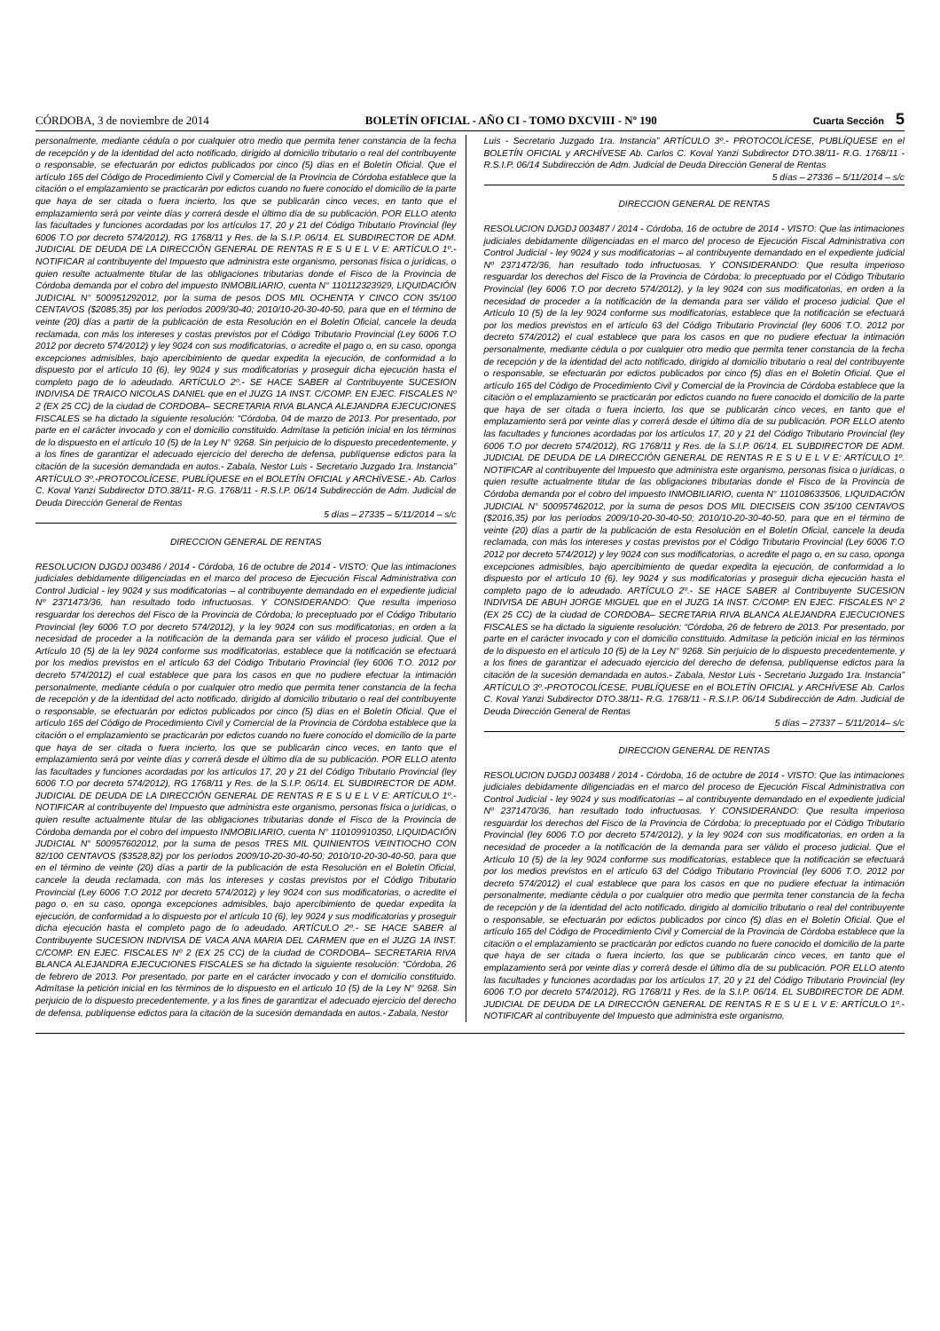CÓRDOBA, 3 de noviembre de 2014 BOLETÍN OFICIAL - AÑO CI - TOMO DXCVIII - Nº 190 Cuarta Sección 5
personalmente, mediante cédula o por cualquier otro medio que permita tener constancia de la fecha de recepción y de la identidad del acto notificado, dirigido al domicilio tributario o real del contribuyente o responsable, se efectuarán por edictos publicados por cinco (5) días en el Boletín Oficial. Que el artículo 165 del Código de Procedimiento Civil y Comercial de la Provincia de Córdoba establece que la citación o el emplazamiento se practicarán por edictos cuando no fuere conocido el domicilio de la parte que haya de ser citada o fuera incierto, los que se publicarán cinco veces, en tanto que el emplazamiento será por veinte días y correrá desde el último día de su publicación. POR ELLO atento las facultades y funciones acordadas por los artículos 17, 20 y 21 del Código Tributario Provincial (ley 6006 T.O por decreto 574/2012), RG 1768/11 y Res. de la S.I.P. 06/14. EL SUBDIRECTOR DE ADM. JUDICIAL DE DEUDA DE LA DIRECCIÓN GENERAL DE RENTAS R E S U E L V E: ARTÍCULO 1º.- NOTIFICAR al contribuyente del Impuesto que administra este organismo, personas física o jurídicas, o quien resulte actualmente titular de las obligaciones tributarias donde el Fisco de la Provincia de Córdoba demanda por el cobro del impuesto INMOBILIARIO, cuenta N° 110112323929, LIQUIDACIÓN JUDICIAL N° 500951292012, por la suma de pesos DOS MIL OCHENTA Y CINCO CON 35/100 CENTAVOS ($2085,35) por los períodos 2009/30-40; 2010/10-20-30-40-50, para que en el término de veinte (20) días a partir de la publicación de esta Resolución en el Boletín Oficial, cancele la deuda reclamada, con más los intereses y costas previstos por el Código Tributario Provincial (Ley 6006 T.O 2012 por decreto 574/2012) y ley 9024 con sus modificatorias, o acredite el pago o, en su caso, oponga excepciones admisibles, bajo apercibimiento de quedar expedita la ejecución, de conformidad a lo dispuesto por el artículo 10 (6), ley 9024 y sus modificatorias y proseguir dicha ejecución hasta el completo pago de lo adeudado. ARTÍCULO 2º.- SE HACE SABER al Contribuyente SUCESION INDIVISA DE TRAICO NICOLAS DANIEL que en el JUZG 1A INST. C/COMP. EN EJEC. FISCALES Nº 2 (EX 25 CC) de la ciudad de CORDOBA– SECRETARIA RIVA BLANCA ALEJANDRA EJECUCIONES FISCALES se ha dictado la siguiente resolución: “Córdoba, 04 de marzo de 2013. Por presentado, por parte en el carácter invocado y con el domicilio constituido. Admítase la petición inicial en los términos de lo dispuesto en el artículo 10 (5) de la Ley N° 9268. Sin perjuicio de lo dispuesto precedentemente, y a los fines de garantizar el adecuado ejercicio del derecho de defensa, publíquense edictos para la citación de la sucesión demandada en autos.- Zabala, Nestor Luis - Secretario Juzgado 1ra. Instancia” ARTÍCULO 3º.-PROTOCOLÍCESE, PUBLÍQUESE en el BOLETÍN OFICIAL y ARCHÍVESE.- Ab. Carlos C. Koval Yanzi Subdirector DTO.38/11- R.G. 1768/11 - R.S.I.P. 06/14 Subdirección de Adm. Judicial de Deuda Dirección General de Rentas
5 días – 27335 – 5/11/2014 – s/c
DIRECCION GENERAL DE RENTAS
RESOLUCION DJGDJ 003486 / 2014 - Córdoba, 16 de octubre de 2014 - VISTO: Que las intimaciones judiciales debidamente diligenciadas en el marco del proceso de Ejecución Fiscal Administrativa con Control Judicial - ley 9024 y sus modificatorias – al contribuyente demandado en el expediente judicial Nº 2371473/36, han resultado todo infructuosas. Y CONSIDERANDO: Que resulta imperioso resguardar los derechos del Fisco de la Provincia de Córdoba; lo preceptuado por el Código Tributario Provincial (ley 6006 T.O por decreto 574/2012), y la ley 9024 con sus modificatorias, en orden a la necesidad de proceder a la notificación de la demanda para ser válido el proceso judicial. Que el Artículo 10 (5) de la ley 9024 conforme sus modificatorias, establece que la notificación se efectuará por los medios previstos en el artículo 63 del Código Tributario Provincial (ley 6006 T.O. 2012 por decreto 574/2012) el cual establece que para los casos en que no pudiere efectuar la intimación personalmente, mediante cédula o por cualquier otro medio que permita tener constancia de la fecha de recepción y de la identidad del acto notificado, dirigido al domicilio tributario o real del contribuyente o responsable, se efectuarán por edictos publicados por cinco (5) días en el Boletín Oficial. Que el artículo 165 del Código de Procedimiento Civil y Comercial de la Provincia de Córdoba establece que la citación o el emplazamiento se practicarán por edictos cuando no fuere conocido el domicilio de la parte que haya de ser citada o fuera incierto, los que se publicarán cinco veces, en tanto que el emplazamiento será por veinte días y correrá desde el último día de su publicación. POR ELLO atento las facultades y funciones acordadas por los artículos 17, 20 y 21 del Código Tributario Provincial (ley 6006 T.O por decreto 574/2012), RG 1768/11 y Res. de la S.I.P. 06/14. EL SUBDIRECTOR DE ADM. JUDICIAL DE DEUDA DE LA DIRECCIÓN GENERAL DE RENTAS R E S U E L V E: ARTÍCULO 1º.- NOTIFICAR al contribuyente del Impuesto que administra este organismo, personas física o jurídicas, o quien resulte actualmente titular de las obligaciones tributarias donde el Fisco de la Provincia de Córdoba demanda por el cobro del impuesto INMOBILIARIO, cuenta N° 110109910350, LIQUIDACIÓN JUDICIAL N° 500957602012, por la suma de pesos TRES MIL QUINIENTOS VEINTIOCHO CON 82/100 CENTAVOS ($3528,82) por los períodos 2009/10-20-30-40-50; 2010/10-20-30-40-50, para que en el término de veinte (20) días a partir de la publicación de esta Resolución en el Boletín Oficial, cancele la deuda reclamada, con más los intereses y costas previstos por el Código Tributario Provincial (Ley 6006 T.O 2012 por decreto 574/2012) y ley 9024 con sus modificatorias, o acredite el pago o, en su caso, oponga excepciones admisibles, bajo apercibimiento de quedar expedita la ejecución, de conformidad a lo dispuesto por el artículo 10 (6), ley 9024 y sus modificatorias y proseguir dicha ejecución hasta el completo pago de lo adeudado. ARTÍCULO 2º.- SE HACE SABER al Contribuyente SUCESION INDIVISA DE VACA ANA MARIA DEL CARMEN que en el JUZG 1A INST. C/COMP. EN EJEC. FISCALES Nº 2 (EX 25 CC) de la ciudad de CORDOBA– SECRETARIA RIVA BLANCA ALEJANDRA EJECUCIONES FISCALES se ha dictado la siguiente resolución: “Córdoba, 26 de febrero de 2013. Por presentado, por parte en el carácter invocado y con el domicilio constituido. Admítase la petición inicial en los términos de lo dispuesto en el artículo 10 (5) de la Ley N° 9268. Sin perjuicio de lo dispuesto precedentemente, y a los fines de garantizar el adecuado ejercicio del derecho de defensa, publíquense edictos para la citación de la sucesión demandada en autos.- Zabala, Nestor
Luis - Secretario Juzgado 1ra. Instancia” ARTÍCULO 3º.- PROTOCOLÍCESE, PUBLÍQUESE en el BOLETÍN OFICIAL y ARCHÍVESE Ab. Carlos C. Koval Yanzi Subdirector DTO.38/11- R.G. 1768/11 - R.S.I.P. 06/14 Subdirección de Adm. Judicial de Deuda Dirección General de Rentas
5 días – 27336 – 5/11/2014 – s/c
DIRECCION GENERAL DE RENTAS
RESOLUCION DJGDJ 003487 / 2014 - Córdoba, 16 de octubre de 2014 - VISTO: Que las intimaciones judiciales debidamente diligenciadas en el marco del proceso de Ejecución Fiscal Administrativa con Control Judicial - ley 9024 y sus modificatorias – al contribuyente demandado en el expediente judicial Nº 2371472/36, han resultado todo infructuosas. Y CONSIDERANDO: Que resulta imperioso resguardar los derechos del Fisco de la Provincia de Córdoba; lo preceptuado por el Código Tributario Provincial (ley 6006 T.O por decreto 574/2012), y la ley 9024 con sus modificatorias, en orden a la necesidad de proceder a la notificación de la demanda para ser válido el proceso judicial. Que el Artículo 10 (5) de la ley 9024 conforme sus modificatorias, establece que la notificación se efectuará por los medios previstos en el artículo 63 del Código Tributario Provincial (ley 6006 T.O. 2012 por decreto 574/2012) el cual establece que para los casos en que no pudiere efectuar la intimación personalmente, mediante cédula o por cualquier otro medio que permita tener constancia de la fecha de recepción y de la identidad del acto notificado, dirigido al domicilio tributario o real del contribuyente o responsable, se efectuarán por edictos publicados por cinco (5) días en el Boletín Oficial. Que el artículo 165 del Código de Procedimiento Civil y Comercial de la Provincia de Córdoba establece que la citación o el emplazamiento se practicarán por edictos cuando no fuere conocido el domicilio de la parte que haya de ser citada o fuera incierto, los que se publicarán cinco veces, en tanto que el emplazamiento será por veinte días y correrá desde el último día de su publicación. POR ELLO atento las facultades y funciones acordadas por los artículos 17, 20 y 21 del Código Tributario Provincial (ley 6006 T.O por decreto 574/2012), RG 1768/11 y Res. de la S.I.P. 06/14. EL SUBDIRECTOR DE ADM. JUDICIAL DE DEUDA DE LA DIRECCIÓN GENERAL DE RENTAS R E S U E L V E: ARTÍCULO 1º. NOTIFICAR al contribuyente del Impuesto que administra este organismo, personas física o jurídicas, o quien resulte actualmente titular de las obligaciones tributarias donde el Fisco de la Provincia de Córdoba demanda por el cobro del impuesto INMOBILIARIO, cuenta N° 110108633506, LIQUIDACIÓN JUDICIAL N° 500957462012, por la suma de pesos DOS MIL DIECISEIS CON 35/100 CENTAVOS ($2016,35) por los períodos 2009/10-20-30-40-50; 2010/10-20-30-40-50, para que en el término de veinte (20) días a partir de la publicación de esta Resolución en el Boletín Oficial, cancele la deuda reclamada, con más los intereses y costas previstos por el Código Tributario Provincial (Ley 6006 T.O 2012 por decreto 574/2012) y ley 9024 con sus modificatorias, o acredite el pago o, en su caso, oponga excepciones admisibles, bajo apercibimiento de quedar expedita la ejecución, de conformidad a lo dispuesto por el artículo 10 (6), ley 9024 y sus modificatorias y proseguir dicha ejecución hasta el completo pago de lo adeudado. ARTÍCULO 2º.- SE HACE SABER al Contribuyente SUCESION INDIVISA DE ABUH JORGE MIGUEL que en el JUZG 1A INST. C/COMP. EN EJEC. FISCALES Nº 2 (EX 25 CC) de la ciudad de CORDOBA– SECRETARIA RIVA BLANCA ALEJANDRA EJECUCIONES FISCALES se ha dictado la siguiente resolución: “Córdoba, 26 de febrero de 2013. Por presentado, por parte en el carácter invocado y con el domicilio constituido. Admítase la petición inicial en los términos de lo dispuesto en el artículo 10 (5) de la Ley N° 9268. Sin perjuicio de lo dispuesto precedentemente, y a los fines de garantizar el adecuado ejercicio del derecho de defensa, publíquense edictos para la citación de la sucesión demandada en autos.- Zabala, Nestor Luis - Secretario Juzgado 1ra. Instancia” ARTÍCULO 3º.-PROTOCOLÍCESE, PUBLÍQUESE en el BOLETÍN OFICIAL y ARCHÍVESE Ab. Carlos C. Koval Yanzi Subdirector DTO.38/11- R.G. 1768/11 - R.S.I.P. 06/14 Subdirección de Adm. Judicial de Deuda Dirección General de Rentas
5 días – 27337 – 5/11/2014– s/c
DIRECCION GENERAL DE RENTAS
RESOLUCION DJGDJ 003488 / 2014 - Córdoba, 16 de octubre de 2014 - VISTO: Que las intimaciones judiciales debidamente diligenciadas en el marco del proceso de Ejecución Fiscal Administrativa con Control Judicial - ley 9024 y sus modificatorias – al contribuyente demandado en el expediente judicial Nº 2371470/36, han resultado todo infructuosas. Y CONSIDERANDO: Que resulta imperioso resguardar los derechos del Fisco de la Provincia de Córdoba; lo preceptuado por el Código Tributario Provincial (ley 6006 T.O por decreto 574/2012), y la ley 9024 con sus modificatorias, en orden a la necesidad de proceder a la notificación de la demanda para ser válido el proceso judicial. Que el Artículo 10 (5) de la ley 9024 conforme sus modificatorias, establece que la notificación se efectuará por los medios previstos en el artículo 63 del Código Tributario Provincial (ley 6006 T.O. 2012 por decreto 574/2012) el cual establece que para los casos en que no pudiere efectuar la intimación personalmente, mediante cédula o por cualquier otro medio que permita tener constancia de la fecha de recepción y de la identidad del acto notificado, dirigido al domicilio tributario o real del contribuyente o responsable, se efectuarán por edictos publicados por cinco (5) días en el Boletín Oficial. Que el artículo 165 del Código de Procedimiento Civil y Comercial de la Provincia de Córdoba establece que la citación o el emplazamiento se practicarán por edictos cuando no fuere conocido el domicilio de la parte que haya de ser citada o fuera incierto, los que se publicarán cinco veces, en tanto que el emplazamiento será por veinte días y correrá desde el último día de su publicación. POR ELLO atento las facultades y funciones acordadas por los artículos 17, 20 y 21 del Código Tributario Provincial (ley 6006 T.O por decreto 574/2012), RG 1768/11 y Res. de la S.I.P. 06/14. EL SUBDIRECTOR DE ADM. JUDICIAL DE DEUDA DE LA DIRECCIÓN GENERAL DE RENTAS R E S U E L V E: ARTÍCULO 1º.- NOTIFICAR al contribuyente del Impuesto que administra este organismo,